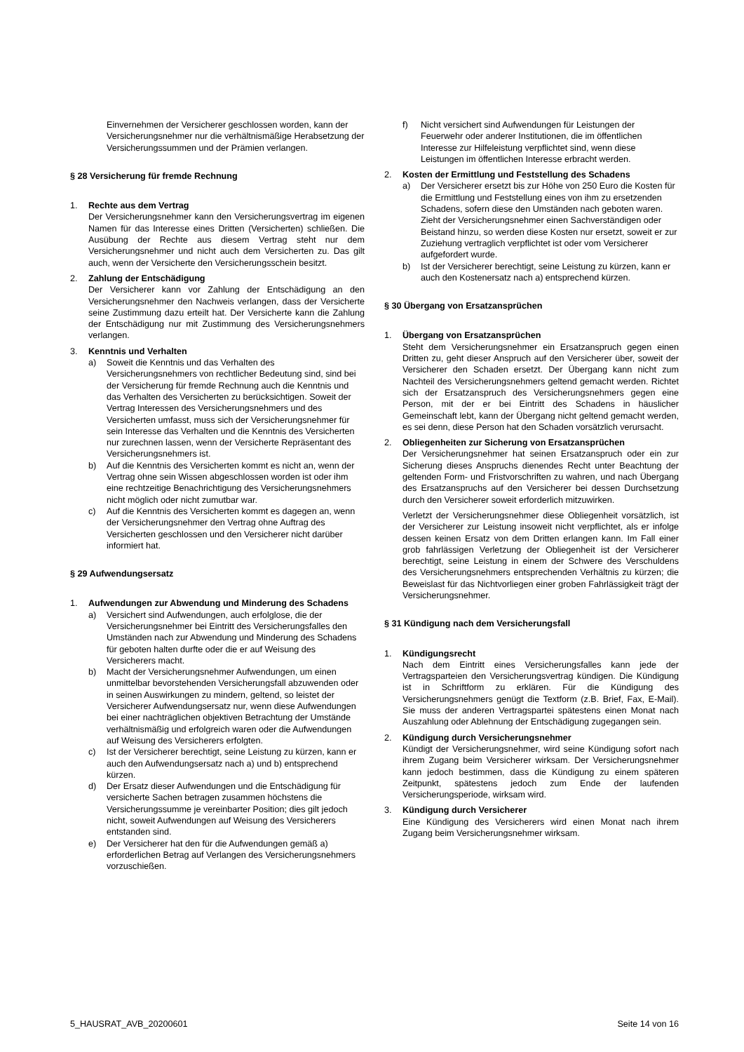Einvernehmen der Versicherer geschlossen worden, kann der Versicherungsnehmer nur die verhältnismäßige Herabsetzung der Versicherungssummen und der Prämien verlangen.
§ 28 Versicherung für fremde Rechnung
1. Rechte aus dem Vertrag
Der Versicherungsnehmer kann den Versicherungsvertrag im eigenen Namen für das Interesse eines Dritten (Versicherten) schließen. Die Ausübung der Rechte aus diesem Vertrag steht nur dem Versicherungsnehmer und nicht auch dem Versicherten zu. Das gilt auch, wenn der Versicherte den Versicherungsschein besitzt.
2. Zahlung der Entschädigung
Der Versicherer kann vor Zahlung der Entschädigung an den Versicherungsnehmer den Nachweis verlangen, dass der Versicherte seine Zustimmung dazu erteilt hat. Der Versicherte kann die Zahlung der Entschädigung nur mit Zustimmung des Versicherungsnehmers verlangen.
3. Kenntnis und Verhalten
a) Soweit die Kenntnis und das Verhalten des Versicherungsnehmers von rechtlicher Bedeutung sind, sind bei der Versicherung für fremde Rechnung auch die Kenntnis und das Verhalten des Versicherten zu berücksichtigen. Soweit der Vertrag Interessen des Versicherungsnehmers und des Versicherten umfasst, muss sich der Versicherungsnehmer für sein Interesse das Verhalten und die Kenntnis des Versicherten nur zurechnen lassen, wenn der Versicherte Repräsentant des Versicherungsnehmers ist.
b) Auf die Kenntnis des Versicherten kommt es nicht an, wenn der Vertrag ohne sein Wissen abgeschlossen worden ist oder ihm eine rechtzeitige Benachrichtigung des Versicherungsnehmers nicht möglich oder nicht zumutbar war.
c) Auf die Kenntnis des Versicherten kommt es dagegen an, wenn der Versicherungsnehmer den Vertrag ohne Auftrag des Versicherten geschlossen und den Versicherer nicht darüber informiert hat.
§ 29 Aufwendungsersatz
1. Aufwendungen zur Abwendung und Minderung des Schadens
a) Versichert sind Aufwendungen, auch erfolglose, die der Versicherungsnehmer bei Eintritt des Versicherungsfalles den Umständen nach zur Abwendung und Minderung des Schadens für geboten halten durfte oder die er auf Weisung des Versicherers macht.
b) Macht der Versicherungsnehmer Aufwendungen, um einen unmittelbar bevorstehenden Versicherungsfall abzuwenden oder in seinen Auswirkungen zu mindern, geltend, so leistet der Versicherer Aufwendungsersatz nur, wenn diese Aufwendungen bei einer nachträglichen objektiven Betrachtung der Umstände verhältnismäßig und erfolgreich waren oder die Aufwendungen auf Weisung des Versicherers erfolgten.
c) Ist der Versicherer berechtigt, seine Leistung zu kürzen, kann er auch den Aufwendungsersatz nach a) und b) entsprechend kürzen.
d) Der Ersatz dieser Aufwendungen und die Entschädigung für versicherte Sachen betragen zusammen höchstens die Versicherungssumme je vereinbarter Position; dies gilt jedoch nicht, soweit Aufwendungen auf Weisung des Versicherers entstanden sind.
e) Der Versicherer hat den für die Aufwendungen gemäß a) erforderlichen Betrag auf Verlangen des Versicherungsnehmers vorzuschießen.
f) Nicht versichert sind Aufwendungen für Leistungen der Feuerwehr oder anderer Institutionen, die im öffentlichen Interesse zur Hilfeleistung verpflichtet sind, wenn diese Leistungen im öffentlichen Interesse erbracht werden.
2. Kosten der Ermittlung und Feststellung des Schadens
a) Der Versicherer ersetzt bis zur Höhe von 250 Euro die Kosten für die Ermittlung und Feststellung eines von ihm zu ersetzenden Schadens, sofern diese den Umständen nach geboten waren.
Zieht der Versicherungsnehmer einen Sachverständigen oder Beistand hinzu, so werden diese Kosten nur ersetzt, soweit er zur Zuziehung vertraglich verpflichtet ist oder vom Versicherer aufgefordert wurde.
b) Ist der Versicherer berechtigt, seine Leistung zu kürzen, kann er auch den Kostenersatz nach a) entsprechend kürzen.
§ 30 Übergang von Ersatzansprüchen
1. Übergang von Ersatzansprüchen
Steht dem Versicherungsnehmer ein Ersatzanspruch gegen einen Dritten zu, geht dieser Anspruch auf den Versicherer über, soweit der Versicherer den Schaden ersetzt. Der Übergang kann nicht zum Nachteil des Versicherungsnehmers geltend gemacht werden. Richtet sich der Ersatzanspruch des Versicherungsnehmers gegen eine Person, mit der er bei Eintritt des Schadens in häuslicher Gemeinschaft lebt, kann der Übergang nicht geltend gemacht werden, es sei denn, diese Person hat den Schaden vorsätzlich verursacht.
2. Obliegenheiten zur Sicherung von Ersatzansprüchen
Der Versicherungsnehmer hat seinen Ersatzanspruch oder ein zur Sicherung dieses Anspruchs dienendes Recht unter Beachtung der geltenden Form- und Fristvorschriften zu wahren, und nach Übergang des Ersatzanspruchs auf den Versicherer bei dessen Durchsetzung durch den Versicherer soweit erforderlich mitzuwirken.
Verletzt der Versicherungsnehmer diese Obliegenheit vorsätzlich, ist der Versicherer zur Leistung insoweit nicht verpflichtet, als er infolge dessen keinen Ersatz von dem Dritten erlangen kann. Im Fall einer grob fahrlässigen Verletzung der Obliegenheit ist der Versicherer berechtigt, seine Leistung in einem der Schwere des Verschuldens des Versicherungsnehmers entsprechenden Verhältnis zu kürzen; die Beweislast für das Nichtvorliegen einer groben Fahrlässigkeit trägt der Versicherungsnehmer.
§ 31 Kündigung nach dem Versicherungsfall
1. Kündigungsrecht
Nach dem Eintritt eines Versicherungsfalles kann jede der Vertragsparteien den Versicherungsvertrag kündigen. Die Kündigung ist in Schriftform zu erklären. Für die Kündigung des Versicherungsnehmers genügt die Textform (z.B. Brief, Fax, E-Mail). Sie muss der anderen Vertragspartei spätestens einen Monat nach Auszahlung oder Ablehnung der Entschädigung zugegangen sein.
2. Kündigung durch Versicherungsnehmer
Kündigt der Versicherungsnehmer, wird seine Kündigung sofort nach ihrem Zugang beim Versicherer wirksam. Der Versicherungsnehmer kann jedoch bestimmen, dass die Kündigung zu einem späteren Zeitpunkt, spätestens jedoch zum Ende der laufenden Versicherungsperiode, wirksam wird.
3. Kündigung durch Versicherer
Eine Kündigung des Versicherers wird einen Monat nach ihrem Zugang beim Versicherungsnehmer wirksam.
5_HAUSRAT_AVB_20200601 Seite 14 von 16